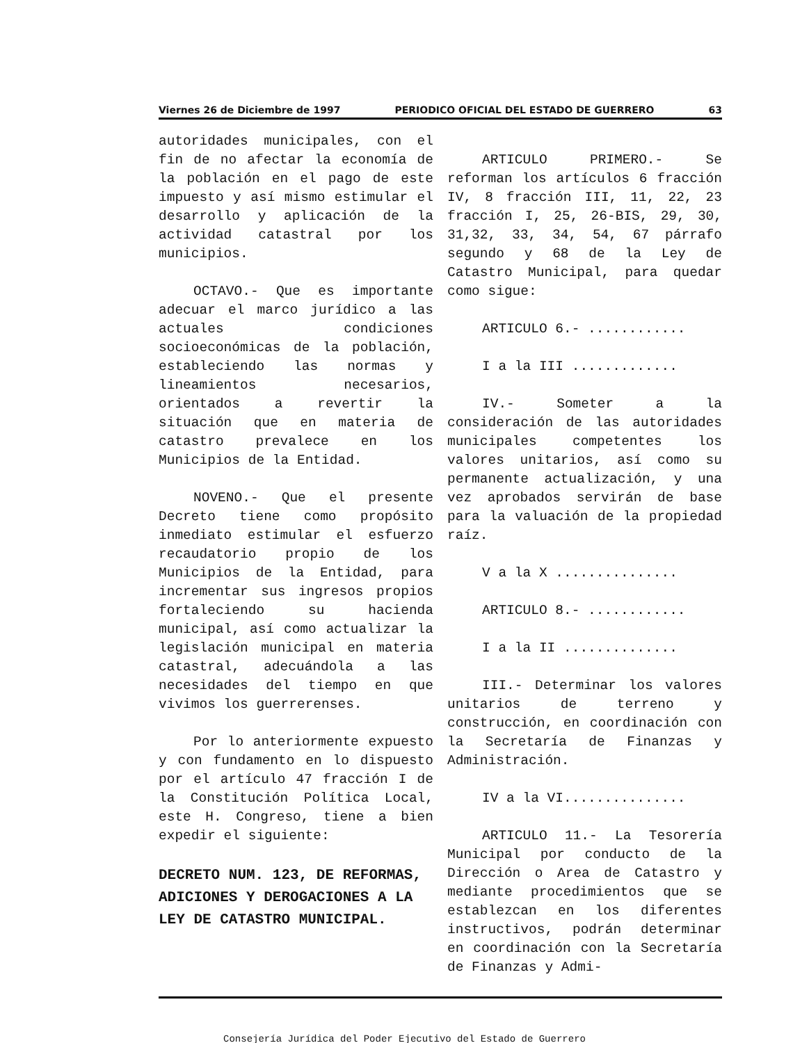Viernes 26 de Diciembre de 1997 PERIODICO OFICIAL DEL ESTADO DE GUERRERO 63
autoridades municipales, con el fin de no afectar la economía de la población en el pago de este impuesto y así mismo estimular el desarrollo y aplicación de la actividad catastral por los municipios.
OCTAVO.- Que es importante adecuar el marco jurídico a las actuales condiciones socioeconómicas de la población, estableciendo las normas y lineamientos necesarios, orientados a revertir la situación que en materia de catastro prevalece en los Municipios de la Entidad.
NOVENO.- Que el presente Decreto tiene como propósito inmediato estimular el esfuerzo recaudatorio propio de los Municipios de la Entidad, para incrementar sus ingresos propios fortaleciendo su hacienda municipal, así como actualizar la legislación municipal en materia catastral, adecuándola a las necesidades del tiempo en que vivimos los guerrerenses.
Por lo anteriormente expuesto y con fundamento en lo dispuesto por el artículo 47 fracción I de la Constitución Política Local, este H. Congreso, tiene a bien expedir el siguiente:
DECRETO NUM. 123, DE REFORMAS, ADICIONES Y DEROGACIONES A LA LEY DE CATASTRO MUNICIPAL.
ARTICULO PRIMERO.- Se reforman los artículos 6 fracción IV, 8 fracción III, 11, 22, 23 fracción I, 25, 26-BIS, 29, 30, 31,32, 33, 34, 54, 67 párrafo segundo y 68 de la Ley de Catastro Municipal, para quedar como sigue:
ARTICULO 6.- ............
I a la III .............
IV.- Someter a la consideración de las autoridades municipales competentes los valores unitarios, así como su permanente actualización, y una vez aprobados servirán de base para la valuación de la propiedad raíz.
V a la X ...............
ARTICULO 8.- ............
I a la II ..............
III.- Determinar los valores unitarios de terreno y construcción, en coordinación con la Secretaría de Finanzas y Administración.
IV a la VI...............
ARTICULO 11.- La Tesorería Municipal por conducto de la Dirección o Area de Catastro y mediante procedimientos que se establezcan en los diferentes instructivos, podrán determinar en coordinación con la Secretaría de Finanzas y Admi-
Consejería Jurídica del Poder Ejecutivo del Estado de Guerrero